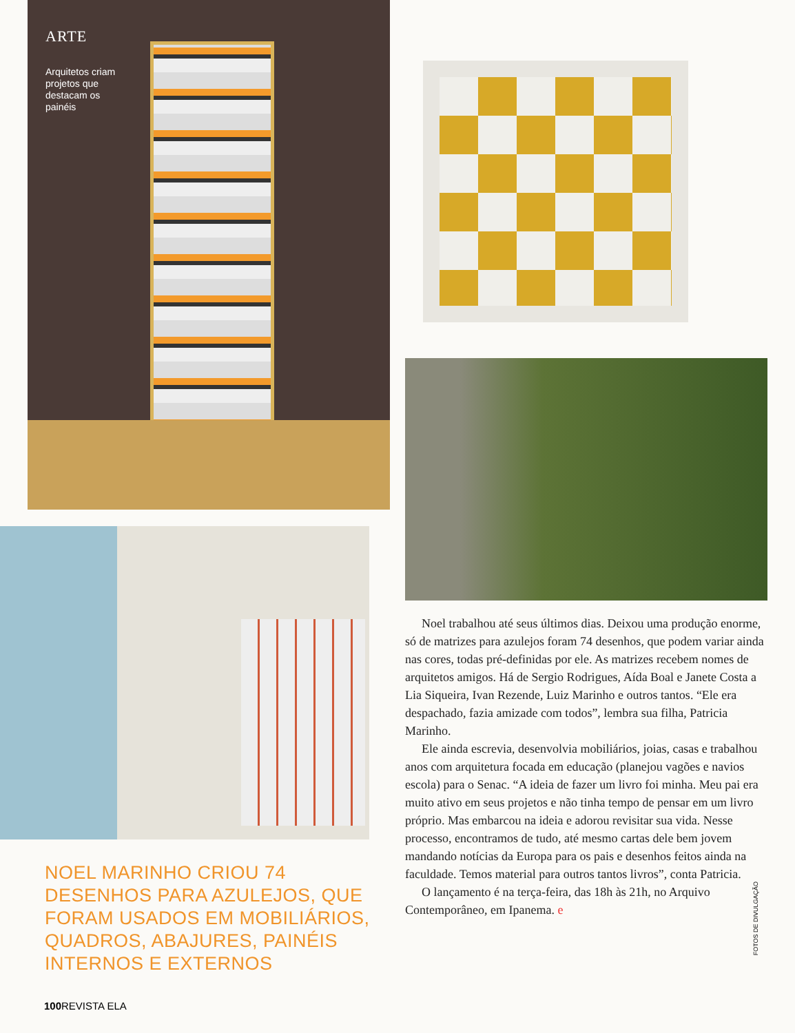ARTE
Arquitetos criam projetos que destacam os painéis
NOEL MARINHO CRIOU 74 DESENHOS PARA AZULEJOS, QUE FORAM USADOS EM MOBILIÁRIOS, QUADROS, ABAJURES, PAINÉIS INTERNOS E EXTERNOS
Noel trabalhou até seus últimos dias. Deixou uma produção enorme, só de matrizes para azulejos foram 74 desenhos, que podem variar ainda nas cores, todas pré-definidas por ele. As matrizes recebem nomes de arquitetos amigos. Há de Sergio Rodrigues, Aída Boal e Janete Costa a Lia Siqueira, Ivan Rezende, Luiz Marinho e outros tantos. “Ele era despachado, fazia amizade com todos”, lembra sua filha, Patricia Marinho.
Ele ainda escrevia, desenvolvia mobiliários, joias, casas e trabalhou anos com arquitetura focada em educação (planejou vagões e navios escola) para o Senac. “A ideia de fazer um livro foi minha. Meu pai era muito ativo em seus projetos e não tinha tempo de pensar em um livro próprio. Mas embarcou na ideia e adorou revisitar sua vida. Nesse processo, encontramos de tudo, até mesmo cartas dele bem jovem mandando notícias da Europa para os pais e desenhos feitos ainda na faculdade. Temos material para outros tantos livros”, conta Patricia.
O lançamento é na terça-feira, das 18h às 21h, no Arquivo Contemporâneo, em Ipanema. e
FOTOS DE DIVULGAÇÃO
100 REVISTA ELA